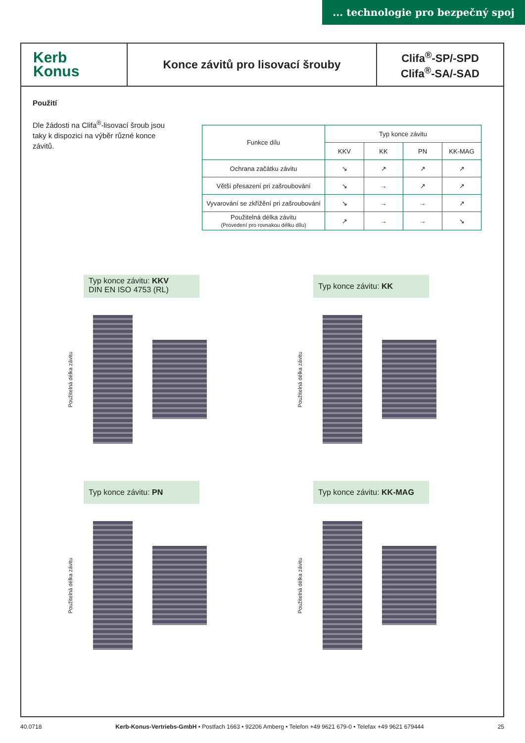... technologie pro bezpečný spoj
Kerb
Konus
Konce závitů pro lisovací šrouby
Clifa<sup>®</sup>-SP/-SPD
Clifa<sup>®</sup>-SA/-SAD
Použití
Dle žádosti na Clifa<sup>®</sup>-lisovací šroub jsou taky k dispozici na výběr různé konce závitů.
| Funkce dílu | Typ konce závitu | | | |
| --- | --- | --- | --- | --- |
| | KKV | KK | PN | KK-MAG |
| Ochrana začátku závitu | ↘ | ↗ | ↗ | ↗ |
| Větší přesazení pri zašroubování | ↘ | → | ↗ | ↗ |
| Vyvarování se zkřížění pri zašroubování | ↘ | → | → | ↗ |
| Použitelná délka závitu (Provedení pro rovnakou délku dílu) | ↗ | → | → | ↘ |
Typ konce závitu: KKV
DIN EN ISO 4753 (RL)
Použitelná délka závitu
Typ konce závitu: KK
Použitelná délka závitu
Typ konce závitu: PN
Použitelná délka závitu
Typ konce závitu: KK-MAG
Použitelná délka závitu
40.0718 Kerb-Konus-Vertriebs-GmbH • Postfach 1663 • 92206 Amberg • Telefon +49 9621 679-0 • Telefax +49 9621 679444 25